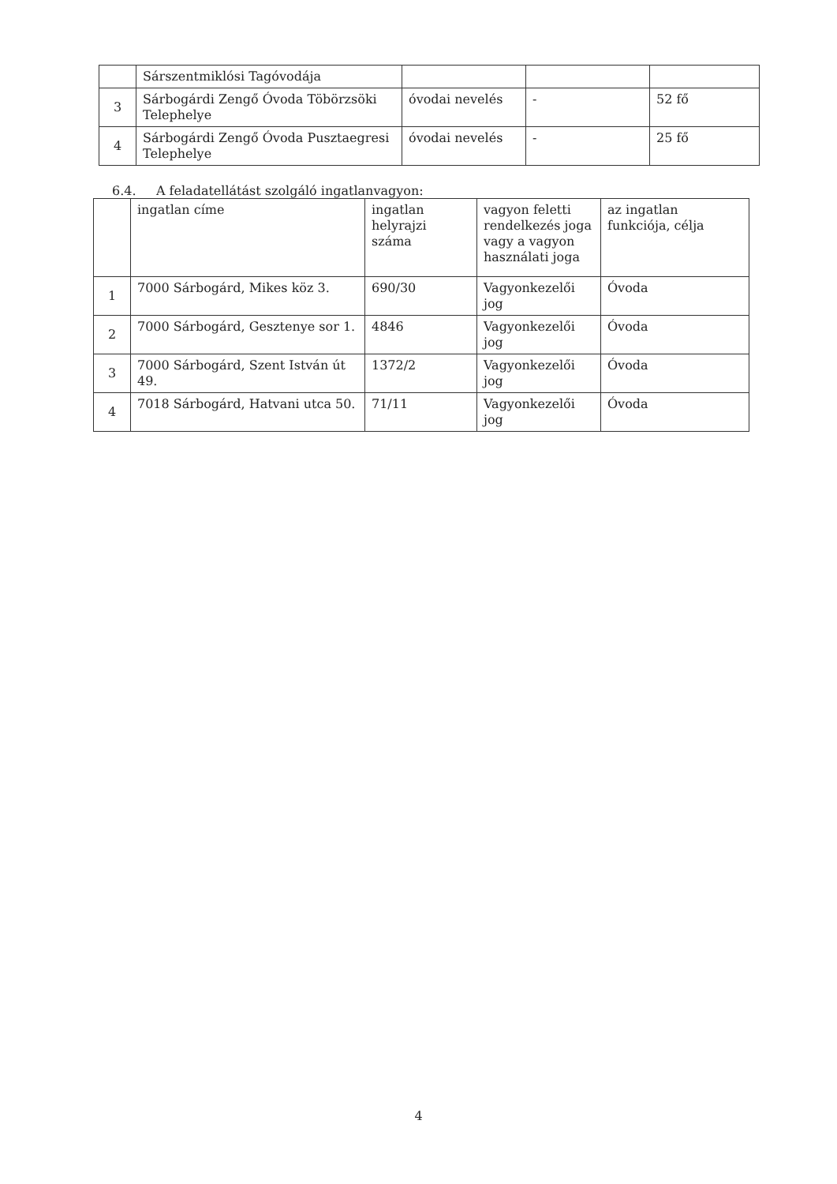| | Sárszentmiklósi Tagóvodája | | | |
| 3 | Sárbogárdi Zengő Óvoda Töbörzsöki Telephelye | óvodai nevelés | - | 52 fő |
| 4 | Sárbogárdi Zengő Óvoda Pusztaegresi Telephelye | óvodai nevelés | - | 25 fő |
6.4. A feladatellátást szolgáló ingatlanvagyon:
| | ingatlan címe | ingatlan helyrajzi száma | vagyon feletti rendelkezés joga vagy a vagyon használati joga | az ingatlan funkciója, célja |
| 1 | 7000 Sárbogárd, Mikes köz 3. | 690/30 | Vagyonkezelői jog | Óvoda |
| 2 | 7000 Sárbogárd, Gesztenye sor 1. | 4846 | Vagyonkezelői jog | Óvoda |
| 3 | 7000 Sárbogárd, Szent István út 49. | 1372/2 | Vagyonkezelői jog | Óvoda |
| 4 | 7018 Sárbogárd, Hatvani utca 50. | 71/11 | Vagyonkezelői jog | Óvoda |
4